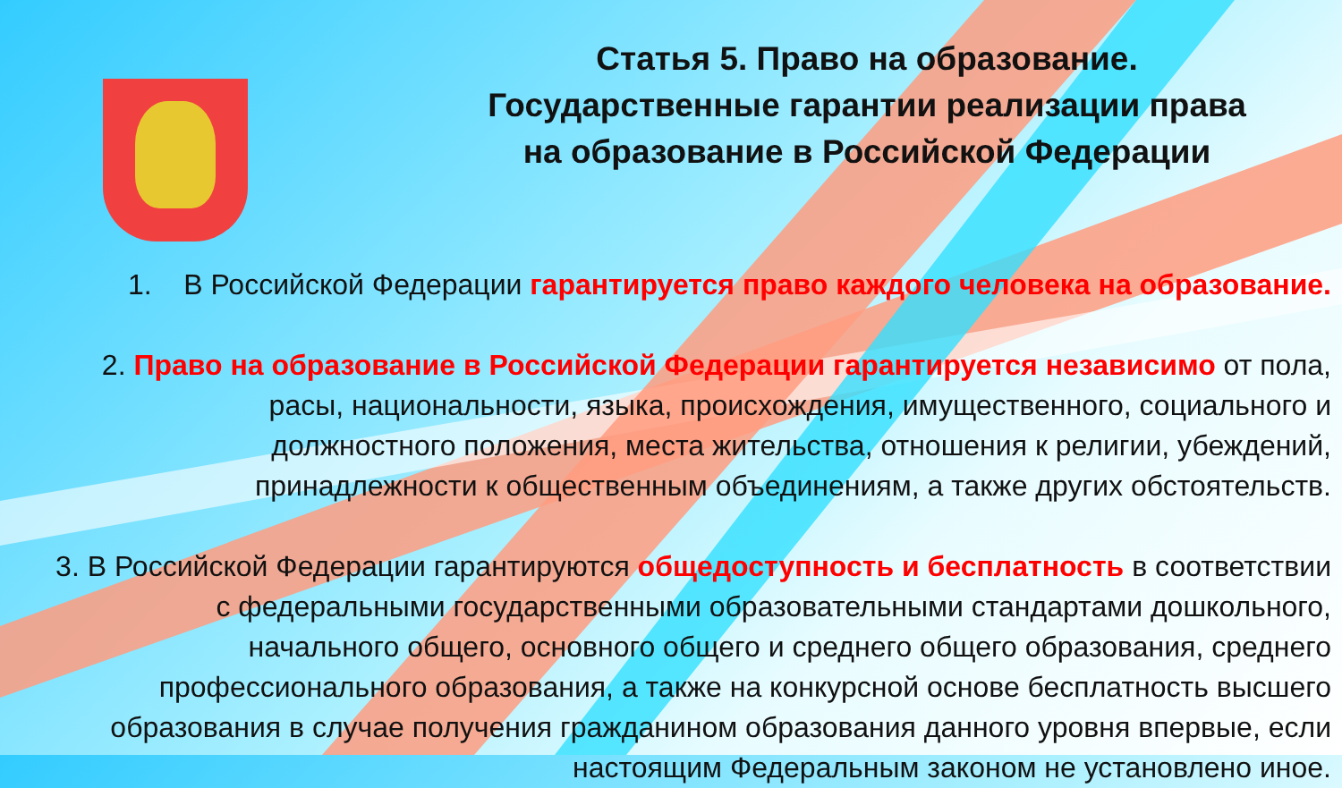Статья 5. Право на образование.
Государственные гарантии реализации права
на образование в Российской Федерации
1. В Российской Федерации гарантируется право каждого человека на образование.
2. Право на образование в Российской Федерации гарантируется независимо от пола,
расы, национальности, языка, происхождения, имущественного, социального и
должностного положения, места жительства, отношения к религии, убеждений,
принадлежности к общественным объединениям, а также других обстоятельств.
3. В Российской Федерации гарантируются общедоступность и бесплатность в соответствии
с федеральными государственными образовательными стандартами дошкольного,
начального общего, основного общего и среднего общего образования, среднего
профессионального образования, а также на конкурсной основе бесплатность высшего
образования в случае получения гражданином образования данного уровня впервые, если
настоящим Федеральным законом не установлено иное.